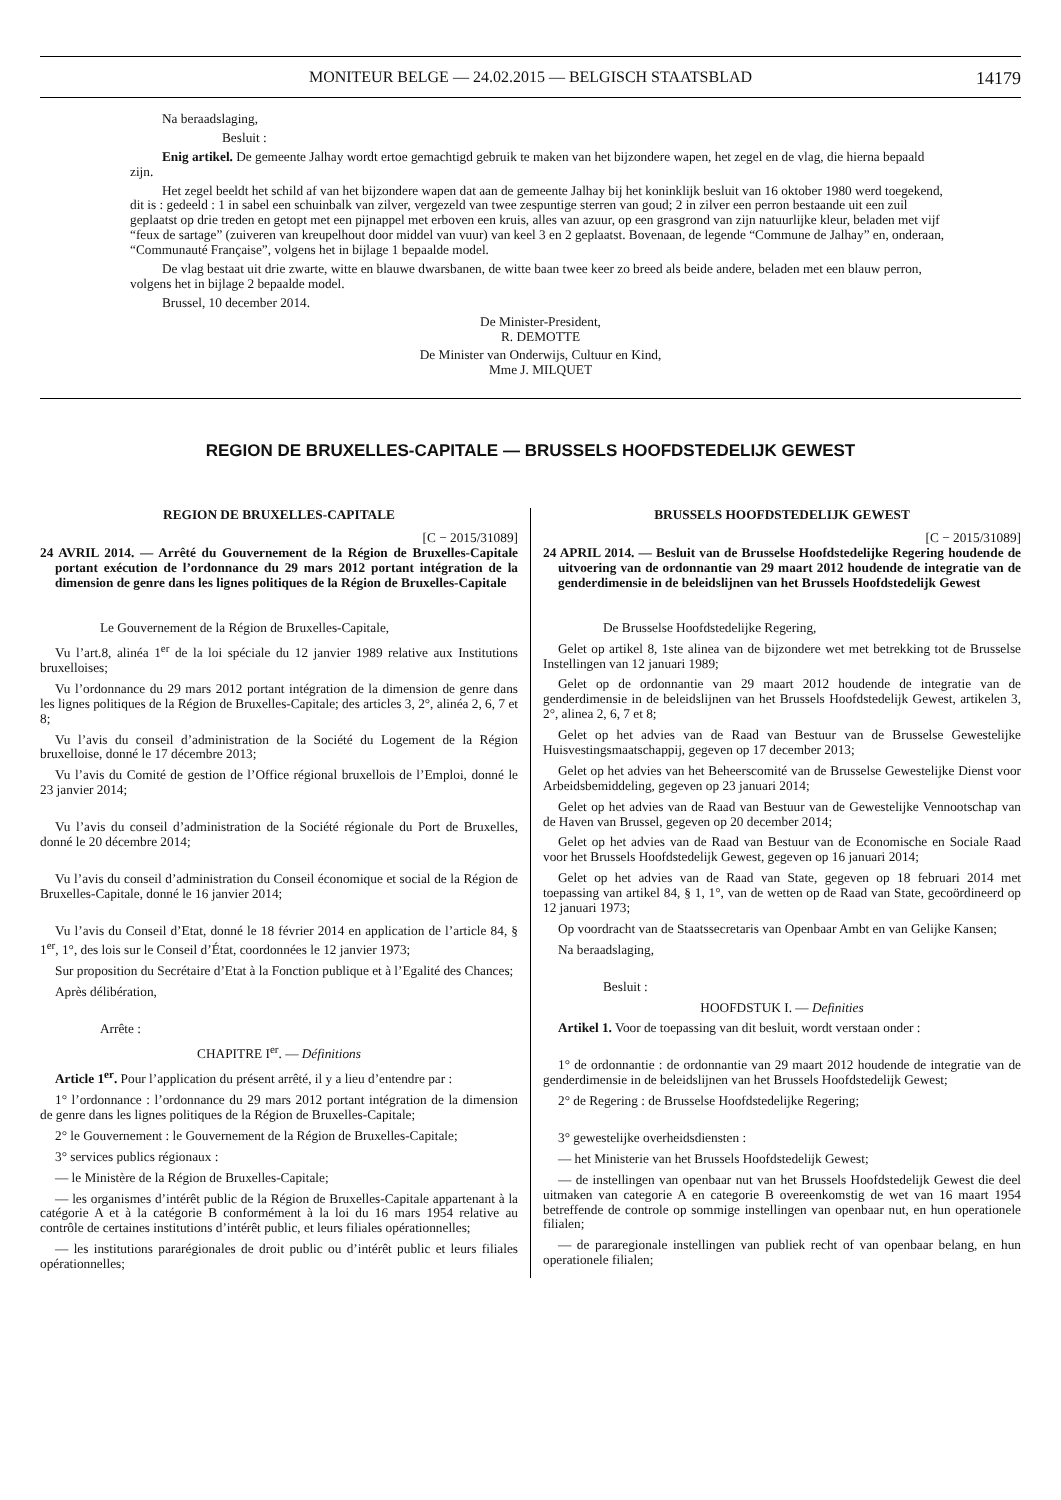MONITEUR BELGE — 24.02.2015 — BELGISCH STAATSBLAD 14179
Na beraadslaging,
Besluit :
Enig artikel. De gemeente Jalhay wordt ertoe gemachtigd gebruik te maken van het bijzondere wapen, het zegel en de vlag, die hierna bepaald zijn.
Het zegel beeldt het schild af van het bijzondere wapen dat aan de gemeente Jalhay bij het koninklijk besluit van 16 oktober 1980 werd toegekend, dit is : gedeeld : 1 in sabel een schuinbalk van zilver, vergezeld van twee zespuntige sterren van goud; 2 in zilver een perron bestaande uit een zuil geplaatst op drie treden en getopt met een pijnappel met erboven een kruis, alles van azuur, op een grasgrond van zijn natuurlijke kleur, beladen met vijf “feux de sartage” (zuiveren van kreupelhout door middel van vuur) van keel 3 en 2 geplaatst. Bovenaan, de legende “Commune de Jalhay” en, onderaan, “Communauté Française”, volgens het in bijlage 1 bepaalde model.
De vlag bestaat uit drie zwarte, witte en blauwe dwarsbanen, de witte baan twee keer zo breed als beide andere, beladen met een blauw perron, volgens het in bijlage 2 bepaalde model.
Brussel, 10 december 2014.
De Minister-President,
R. DEMOTTE
De Minister van Onderwijs, Cultuur en Kind,
Mme J. MILQUET
REGION DE BRUXELLES-CAPITALE — BRUSSELS HOOFDSTEDELIJK GEWEST
REGION DE BRUXELLES-CAPITALE
[C − 2015/31089]
24 AVRIL 2014. — Arrêté du Gouvernement de la Région de Bruxelles-Capitale portant exécution de l’ordonnance du 29 mars 2012 portant intégration de la dimension de genre dans les lignes politiques de la Région de Bruxelles-Capitale
Le Gouvernement de la Région de Bruxelles-Capitale,
Vu l’art.8, alinéa 1<sup>er</sup> de la loi spéciale du 12 janvier 1989 relative aux Institutions bruxelloises;
Vu l’ordonnance du 29 mars 2012 portant intégration de la dimension de genre dans les lignes politiques de la Région de Bruxelles-Capitale; des articles 3, 2°, alinéa 2, 6, 7 et 8;
Vu l’avis du conseil d’administration de la Société du Logement de la Région bruxelloise, donné le 17 décembre 2013;
Vu l’avis du Comité de gestion de l’Office régional bruxellois de l’Emploi, donné le 23 janvier 2014;
Vu l’avis du conseil d’administration de la Société régionale du Port de Bruxelles, donné le 20 décembre 2014;
Vu l’avis du conseil d’administration du Conseil économique et social de la Région de Bruxelles-Capitale, donné le 16 janvier 2014;
Vu l’avis du Conseil d’Etat, donné le 18 février 2014 en application de l’article 84, § 1<sup>er</sup>, 1°, des lois sur le Conseil d’État, coordonnées le 12 janvier 1973;
Sur proposition du Secrétaire d’Etat à la Fonction publique et à l’Egalité des Chances;
Après délibération,
Arrête :
CHAPITRE I<sup>er</sup>. — Définitions
Article 1<sup>er</sup>. Pour l’application du présent arrêté, il y a lieu d’entendre par :
1° l’ordonnance : l’ordonnance du 29 mars 2012 portant intégration de la dimension de genre dans les lignes politiques de la Région de Bruxelles-Capitale;
2° le Gouvernement : le Gouvernement de la Région de Bruxelles-Capitale;
3° services publics régionaux :
— le Ministère de la Région de Bruxelles-Capitale;
— les organismes d’intérêt public de la Région de Bruxelles-Capitale appartenant à la catégorie A et à la catégorie B conformément à la loi du 16 mars 1954 relative au contrôle de certaines institutions d’intérêt public, et leurs filiales opérationnelles;
— les institutions pararégionales de droit public ou d’intérêt public et leurs filiales opérationnelles;
BRUSSELS HOOFDSTEDELIJK GEWEST
[C − 2015/31089]
24 APRIL 2014. — Besluit van de Brusselse Hoofdstedelijke Regering houdende de uitvoering van de ordonnantie van 29 maart 2012 houdende de integratie van de genderdimensie in de beleidslijnen van het Brussels Hoofdstedelijk Gewest
De Brusselse Hoofdstedelijke Regering,
Gelet op artikel 8, 1ste alinea van de bijzondere wet met betrekking tot de Brusselse Instellingen van 12 januari 1989;
Gelet op de ordonnantie van 29 maart 2012 houdende de integratie van de genderdimensie in de beleidslijnen van het Brussels Hoofdstedelijk Gewest, artikelen 3, 2°, alinea 2, 6, 7 et 8;
Gelet op het advies van de Raad van Bestuur van de Brusselse Gewestelijke Huisvestingsmaatschappij, gegeven op 17 december 2013;
Gelet op het advies van het Beheerscomité van de Brusselse Gewestelijke Dienst voor Arbeidsbemiddeling, gegeven op 23 januari 2014;
Gelet op het advies van de Raad van Bestuur van de Gewestelijke Vennootschap van de Haven van Brussel, gegeven op 20 december 2014;
Gelet op het advies van de Raad van Bestuur van de Economische en Sociale Raad voor het Brussels Hoofdstedelijk Gewest, gegeven op 16 januari 2014;
Gelet op het advies van de Raad van State, gegeven op 18 februari 2014 met toepassing van artikel 84, § 1, 1°, van de wetten op de Raad van State, gecoördineerd op 12 januari 1973;
Op voordracht van de Staatssecretaris van Openbaar Ambt en van Gelijke Kansen;
Na beraadslaging,
Besluit :
HOOFDSTUK I. — Definities
Artikel 1. Voor de toepassing van dit besluit, wordt verstaan onder :
1° de ordonnantie : de ordonnantie van 29 maart 2012 houdende de integratie van de genderdimensie in de beleidslijnen van het Brussels Hoofdstedelijk Gewest;
2° de Regering : de Brusselse Hoofdstedelijke Regering;
3° gewestelijke overheidsdiensten :
— het Ministerie van het Brussels Hoofdstedelijk Gewest;
— de instellingen van openbaar nut van het Brussels Hoofdstedelijk Gewest die deel uitmaken van categorie A en categorie B overeenkomstig de wet van 16 maart 1954 betreffende de controle op sommige instellingen van openbaar nut, en hun operationele filialen;
— de pararegionale instellingen van publiek recht of van openbaar belang, en hun operationele filialen;